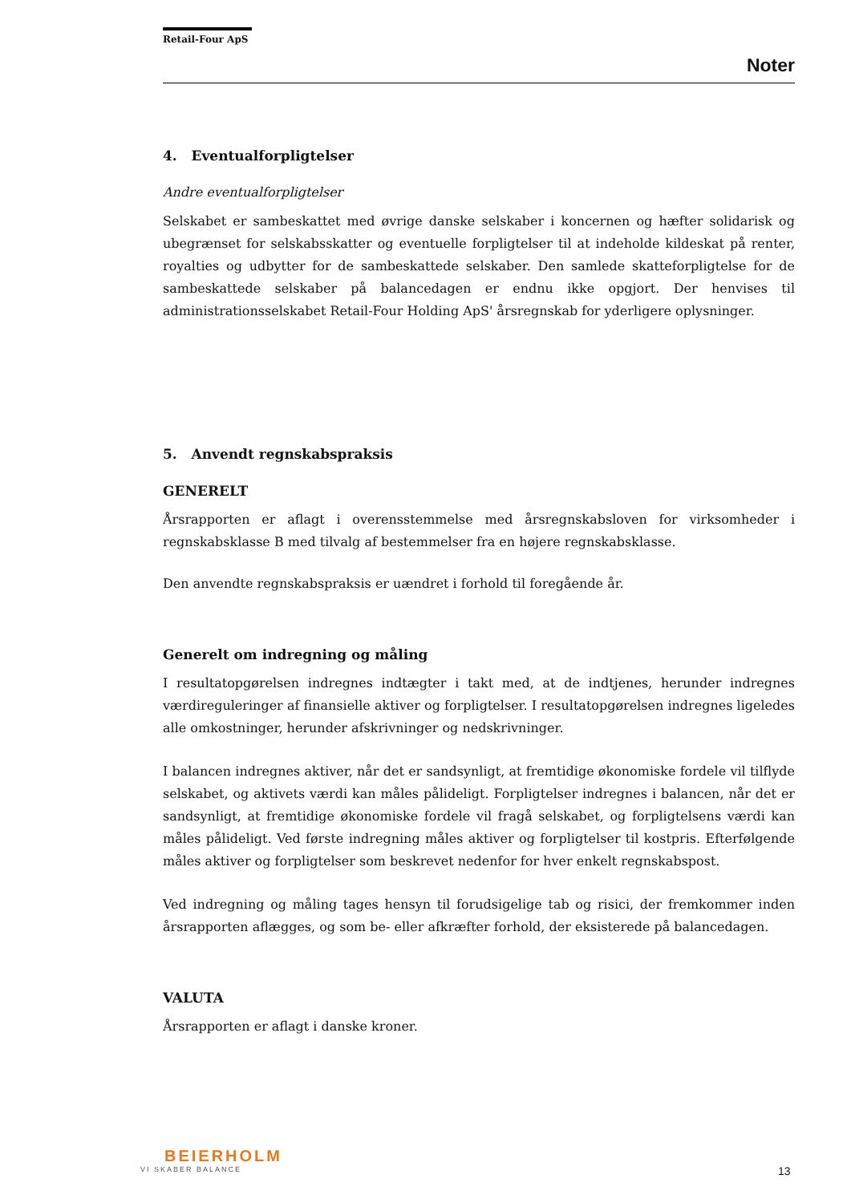Retail-Four ApS
Noter
4. Eventualforpligtelser
Andre eventualforpligtelser
Selskabet er sambeskattet med øvrige danske selskaber i koncernen og hæfter solidarisk og ubegrænset for selskabsskatter og eventuelle forpligtelser til at indeholde kildeskat på renter, royalties og udbytter for de sambeskattede selskaber. Den samlede skatteforpligtelse for de sambeskattede selskaber på balancedagen er endnu ikke opgjort. Der henvises til administrationsselskabet Retail-Four Holding ApS' årsregnskab for yderligere oplysninger.
5. Anvendt regnskabspraksis
GENERELT
Årsrapporten er aflagt i overensstemmelse med årsregnskabsloven for virksomheder i regnskabsklasse B med tilvalg af bestemmelser fra en højere regnskabsklasse.
Den anvendte regnskabspraksis er uændret i forhold til foregående år.
Generelt om indregning og måling
I resultatopgørelsen indregnes indtægter i takt med, at de indtjenes, herunder indregnes værdireguleringer af finansielle aktiver og forpligtelser. I resultatopgørelsen indregnes ligeledes alle omkostninger, herunder afskrivninger og nedskrivninger.
I balancen indregnes aktiver, når det er sandsynligt, at fremtidige økonomiske fordele vil tilflyde selskabet, og aktivets værdi kan måles pålideligt. Forpligtelser indregnes i balancen, når det er sandsynligt, at fremtidige økonomiske fordele vil fragå selskabet, og forpligtelsens værdi kan måles pålideligt. Ved første indregning måles aktiver og forpligtelser til kostpris. Efterfølgende måles aktiver og forpligtelser som beskrevet nedenfor for hver enkelt regnskabspost.
Ved indregning og måling tages hensyn til forudsigelige tab og risici, der fremkommer inden årsrapporten aflægges, og som be- eller afkræfter forhold, der eksisterede på balancedagen.
VALUTA
Årsrapporten er aflagt i danske kroner.
BEIERHOLM
VI SKABER BALANCE
13